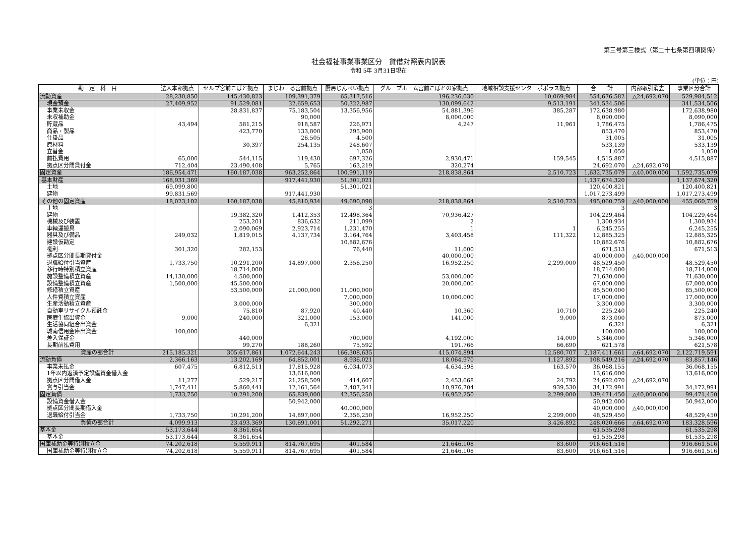第三号第三様式（第二十七条第四項関係）
社会福祉事業事業区分　貸借対照表内訳表
令和 5年 3月31日現在
(単位：円)
| 勘 定 科 目 | 法人本部拠点 | セルプ宮前こばと拠点 | まじわーる宮前拠点 | 厨房じんべい拠点 | グループホーム宮前こばとの家拠点 | 地域相談支援センターポポラス拠点 | 合 計 | 内部取引消去 | 事業区分合計 |
| --- | --- | --- | --- | --- | --- | --- | --- | --- | --- |
| 流動資産 | 28,230,850 | 145,430,823 | 109,391,379 | 65,317,516 | 196,236,030 | 10,069,984 | 554,676,582 | △24,692,070 | 529,984,512 |
| 現金預金 | 27,409,952 | 91,529,081 | 32,659,653 | 50,322,987 | 130,099,642 | 9,513,191 | 341,534,506 | | 341,534,506 |
| 事業未収金 | | 28,831,837 | 75,183,504 | 13,356,956 | 54,881,396 | 385,287 | 172,638,980 | | 172,638,980 |
| 未収補助金 | | | 90,000 | | 8,000,000 | | 8,090,000 | | 8,090,000 |
| 貯蔵品 | 43,494 | 581,215 | 918,587 | 226,971 | 4,247 | 11,961 | 1,786,475 | | 1,786,475 |
| 商品・製品 | | 423,770 | 133,800 | 295,900 | | | 853,470 | | 853,470 |
| 仕掛品 | | | 26,505 | 4,500 | | | 31,005 | | 31,005 |
| 原材料 | | 30,397 | 254,135 | 248,607 | | | 533,139 | | 533,139 |
| 立替金 | | | | 1,050 | | | 1,050 | | 1,050 |
| 前払費用 | 65,000 | 544,115 | 119,430 | 697,326 | 2,930,471 | 159,545 | 4,515,887 | | 4,515,887 |
| 拠点区分間貸付金 | 712,404 | 23,490,408 | 5,765 | 163,219 | 320,274 | | 24,692,070 | △24,692,070 | |
| 固定資産 | 186,954,471 | 160,187,038 | 963,252,864 | 100,991,119 | 218,838,864 | 2,510,723 | 1,632,735,079 | △40,000,000 | 1,592,735,079 |
| 基本財産 | 168,931,369 | | 917,441,930 | 51,301,021 | | | 1,137,674,320 | | 1,137,674,320 |
| 土地 | 69,099,800 | | | 51,301,021 | | | 120,400,821 | | 120,400,821 |
| 建物 | 99,831,569 | | 917,441,930 | | | | 1,017,273,499 | | 1,017,273,499 |
| その他の固定資産 | 18,023,102 | 160,187,038 | 45,810,934 | 49,690,098 | 218,838,864 | 2,510,723 | 495,060,759 | △40,000,000 | 455,060,759 |
| 土地 | | | | 3 | | | 3 | | 3 |
| 建物 | | 19,382,320 | 1,412,353 | 12,498,364 | 70,936,427 | | 104,229,464 | | 104,229,464 |
| 機械及び装置 | | 253,201 | 836,632 | 211,099 | 2 | | 1,300,934 | | 1,300,934 |
| 車輌運搬具 | | 2,090,069 | 2,923,714 | 1,231,470 | 1 | 1 | 6,245,255 | | 6,245,255 |
| 器具及び備品 | 249,032 | 1,819,015 | 4,137,734 | 3,164,764 | 3,403,458 | 111,322 | 12,885,325 | | 12,885,325 |
| 建設仮勘定 | | | | 10,882,676 | | | 10,882,676 | | 10,882,676 |
| 権利 | 301,320 | 282,153 | | 76,440 | 11,600 | | 671,513 | | 671,513 |
| 拠点区分間長期貸付金 | | | | | 40,000,000 | | 40,000,000 | △40,000,000 | |
| 退職給付引当資産 | 1,733,750 | 10,291,200 | 14,897,000 | 2,356,250 | 16,952,250 | 2,299,000 | 48,529,450 | | 48,529,450 |
| 移行時特別積立資産 | | 18,714,000 | | | | | 18,714,000 | | 18,714,000 |
| 施設整備積立資産 | 14,130,000 | 4,500,000 | | | 53,000,000 | | 71,630,000 | | 71,630,000 |
| 設備整備積立資産 | 1,500,000 | 45,500,000 | | | 20,000,000 | | 67,000,000 | | 67,000,000 |
| 修繕積立資産 | | 53,500,000 | 21,000,000 | 11,000,000 | | | 85,500,000 | | 85,500,000 |
| 人件費積立資産 | | | | 7,000,000 | 10,000,000 | | 17,000,000 | | 17,000,000 |
| 生産活動積立資産 | | 3,000,000 | | 300,000 | | | 3,300,000 | | 3,300,000 |
| 自動車リサイクル預託金 | | 75,810 | 87,920 | 40,440 | 10,360 | 10,710 | 225,240 | | 225,240 |
| 医療生協出資金 | 9,000 | 240,000 | 321,000 | 153,000 | 141,000 | 9,000 | 873,000 | | 873,000 |
| 生活協同組合出資金 | | | 6,321 | | | | 6,321 | | 6,321 |
| 城南信用金庫出資金 | 100,000 | | | | | | 100,000 | | 100,000 |
| 差入保証金 | | 440,000 | | 700,000 | 4,192,000 | 14,000 | 5,346,000 | | 5,346,000 |
| 長期前払費用 | | 99,270 | 188,260 | 75,592 | 191,766 | 66,690 | 621,578 | | 621,578 |
| 資産の部合計 | 215,185,321 | 305,617,861 | 1,072,644,243 | 166,308,635 | 415,074,894 | 12,580,707 | 2,187,411,661 | △64,692,070 | 2,122,719,591 |
| 流動負債 | 2,366,163 | 13,202,169 | 64,852,001 | 8,936,021 | 18,064,970 | 1,127,892 | 108,549,216 | △24,692,070 | 83,857,146 |
| 事業未払金 | 607,475 | 6,812,511 | 17,815,928 | 6,034,073 | 4,634,598 | 163,570 | 36,068,155 | | 36,068,155 |
| 1年以内返済予定設備資金借入金 | | | 13,616,000 | | | | 13,616,000 | | 13,616,000 |
| 拠点区分間借入金 | 11,277 | 529,217 | 21,258,509 | 414,607 | 2,453,668 | 24,792 | 24,692,070 | △24,692,070 | |
| 賞与引当金 | 1,747,411 | 5,860,441 | 12,161,564 | 2,487,341 | 10,976,704 | 939,530 | 34,172,991 | | 34,172,991 |
| 固定負債 | 1,733,750 | 10,291,200 | 65,839,000 | 42,356,250 | 16,952,250 | 2,299,000 | 139,471,450 | △40,000,000 | 99,471,450 |
| 設備資金借入金 | | | 50,942,000 | | | | 50,942,000 | | 50,942,000 |
| 拠点区分間長期借入金 | | | | 40,000,000 | | | 40,000,000 | △40,000,000 | |
| 退職給付引当金 | 1,733,750 | 10,291,200 | 14,897,000 | 2,356,250 | 16,952,250 | 2,299,000 | 48,529,450 | | 48,529,450 |
| 負債の部合計 | 4,099,913 | 23,493,369 | 130,691,001 | 51,292,271 | 35,017,220 | 3,426,892 | 248,020,666 | △64,692,070 | 183,328,596 |
| 基本金 | 53,173,644 | 8,361,654 | | | | | 61,535,298 | | 61,535,298 |
| 基本金 | 53,173,644 | 8,361,654 | | | | | 61,535,298 | | 61,535,298 |
| 国庫補助金等特別積立金 | 74,202,618 | 5,559,911 | 814,767,695 | 401,584 | 21,646,108 | 83,600 | 916,661,516 | | 916,661,516 |
| 国庫補助金等特別積立金 | 74,202,618 | 5,559,911 | 814,767,695 | 401,584 | 21,646,108 | 83,600 | 916,661,516 | | 916,661,516 |